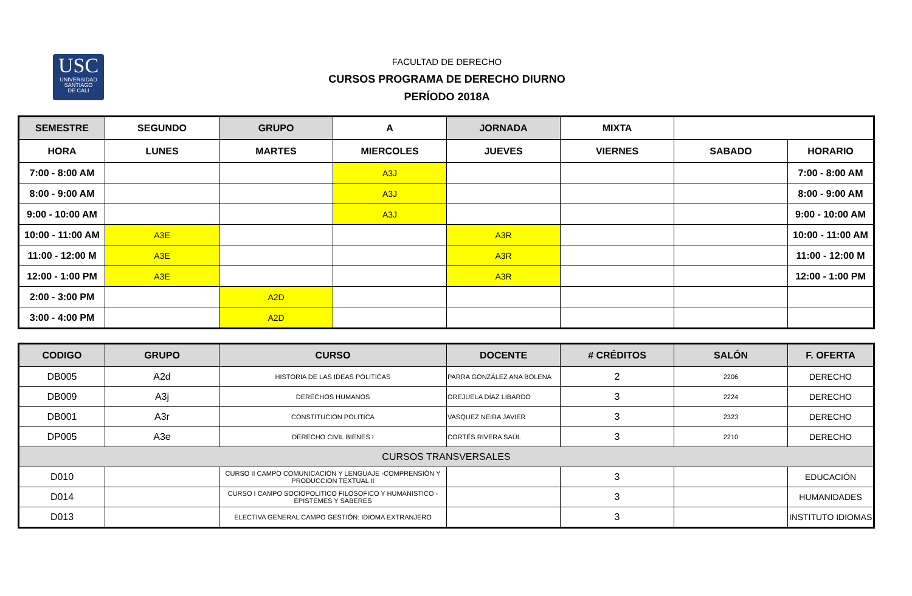USC
UNIVERSIDAD
SANTIAGO
DE CALI
FACULTAD DE DERECHO
CURSOS PROGRAMA DE DERECHO DIURNO
PERÍODO 2018A
| SEMESTRE | SEGUNDO | GRUPO | A | JORNADA | MIXTA | | |
| HORA | LUNES | MARTES | MIERCOLES | JUEVES | VIERNES | SABADO | HORARIO |
| 7:00 - 8:00 AM | | | A3J | | | | 7:00 - 8:00 AM |
| 8:00 - 9:00 AM | | | A3J | | | | 8:00 - 9:00 AM |
| 9:00 - 10:00 AM | | | A3J | | | | 9:00 - 10:00 AM |
| 10:00 - 11:00 AM | A3E | | | A3R | | | 10:00 - 11:00 AM |
| 11:00 - 12:00 M | A3E | | | A3R | | | 11:00 - 12:00 M |
| 12:00 - 1:00 PM | A3E | | | A3R | | | 12:00 - 1:00 PM |
| 2:00 - 3:00 PM | | A2D | | | | | |
| 3:00 - 4:00 PM | | A2D | | | | | |
| CODIGO | GRUPO | CURSO | DOCENTE | # CRÉDITOS | SALÓN | F. OFERTA |
| --- | --- | --- | --- | --- | --- | --- |
| DB005 | A2d | HISTORIA DE LAS IDEAS POLITICAS | PARRA GONZÁLEZ ANA BOLENA | 2 | 2206 | DERECHO |
| DB009 | A3j | DERECHOS HUMANOS | OREJUELA DÍAZ LIBARDO | 3 | 2224 | DERECHO |
| DB001 | A3r | CONSTITUCION POLITICA | VASQUEZ NEIRA JAVIER | 3 | 2323 | DERECHO |
| DP005 | A3e | DERECHO CIVIL BIENES I | CORTÉS RIVERA SAÚL | 3 | 2210 | DERECHO |
| CURSOS TRANSVERSALES | | | | | | |
| D010 | | CURSO II CAMPO COMUNICACIÓN Y LENGUAJE -COMPRENSIÓN Y PRODUCCION TEXTUAL II | | 3 | | EDUCACIÓN |
| D014 | | CURSO I CAMPO SOCIOPOLITICO FILOSOFICO Y HUMANISTICO - EPISTEMES Y SABERES | | 3 | | HUMANIDADES |
| D013 | | ELECTIVA GENERAL CAMPO GESTIÓN: IDIOMA EXTRANJERO | | 3 | | INSTITUTO IDIOMAS |